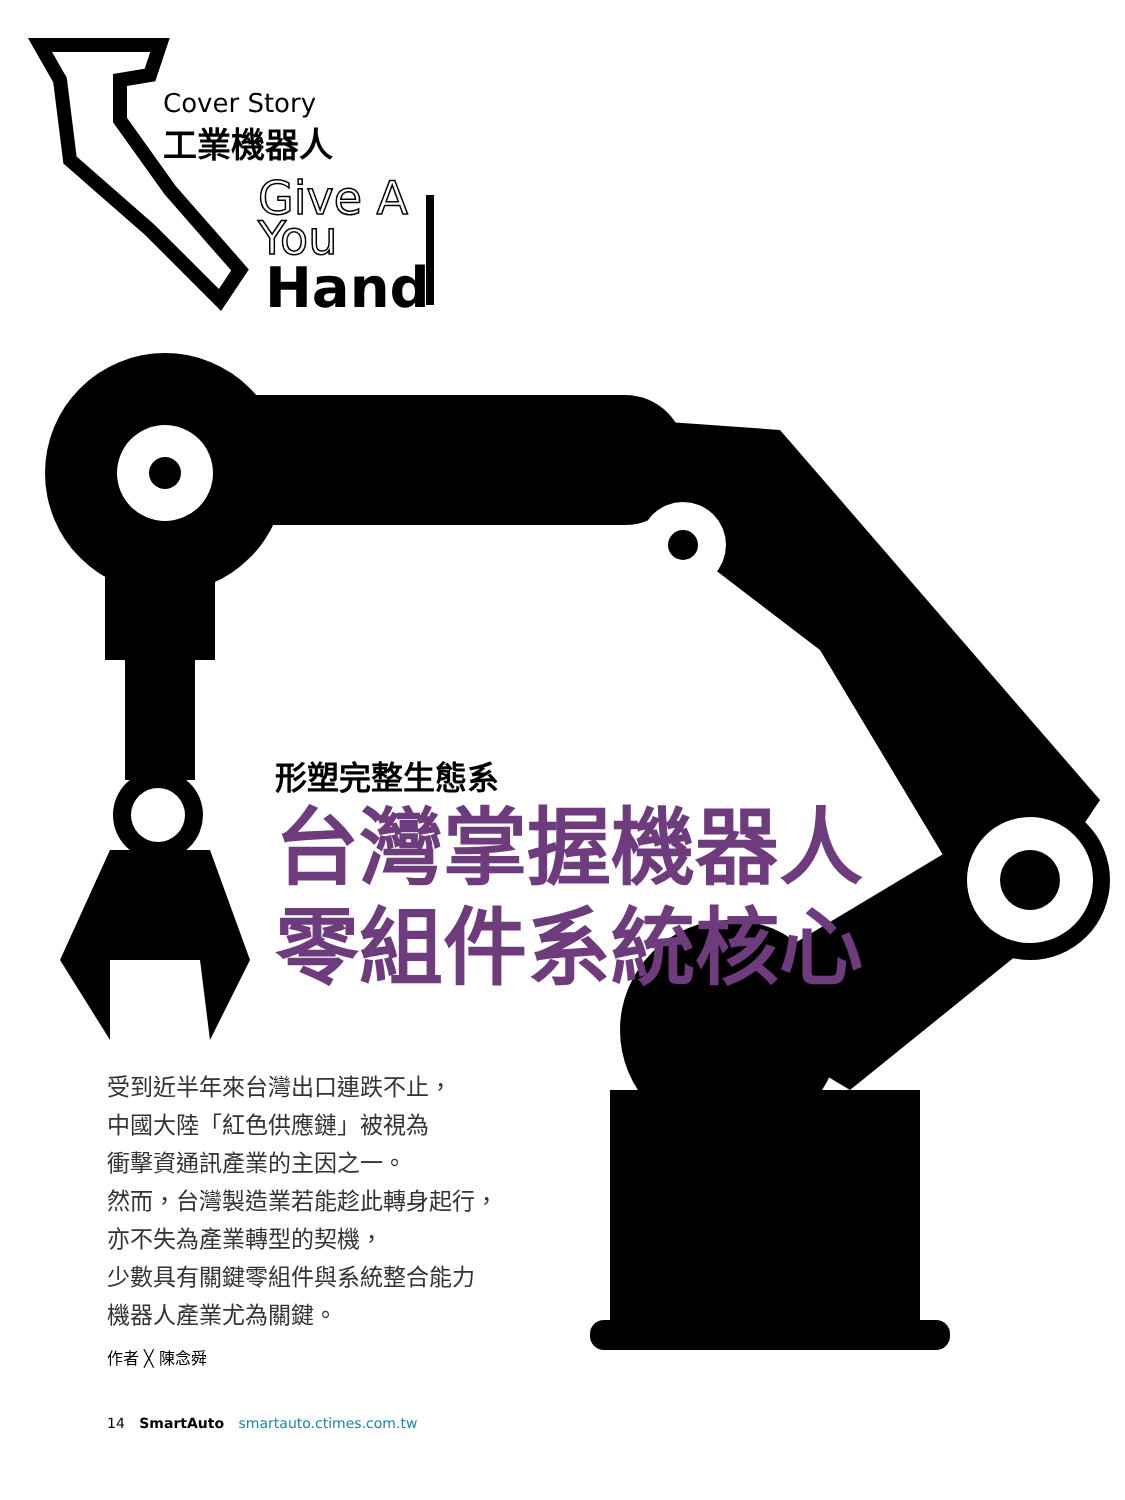Cover Story
工業機器人
Give A
You
Hand
形塑完整生態系
台灣掌握機器人
零組件系統核心
受到近半年來台灣出口連跌不止，
中國大陸「紅色供應鏈」被視為
衝擊資通訊產業的主因之一。
然而，台灣製造業若能趁此轉身起行，
亦不失為產業轉型的契機，
少數具有關鍵零組件與系統整合能力
機器人產業尤為關鍵。
作者 ╳ 陳念舜
14 SmartAuto smartauto.ctimes.com.tw